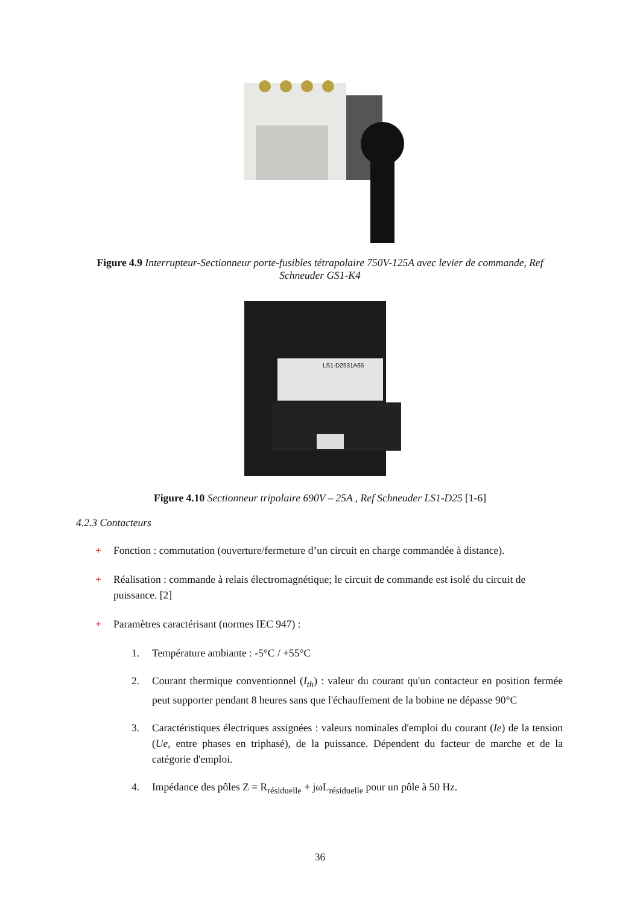Figure 4.9 Interrupteur-Sectionneur porte-fusibles tétrapolaire 750V-125A avec levier de commande, Ref
Schneuder GS1-K4
LS1-D2531A65
Figure 4.10 Sectionneur tripolaire 690V – 25A , Ref Schneuder LS1-D25 [1-6]
4.2.3 Contacteurs
+ Fonction : commutation (ouverture/fermeture d’un circuit en charge commandée à distance).
+ Réalisation : commande à relais électromagnétique; le circuit de commande est isolé du circuit de puissance. [2]
+ Paramètres caractérisant (normes IEC 947) :
1. Température ambiante : -5°C / +55°C
2. Courant thermique conventionnel (I<sub>th</sub>) : valeur du courant qu'un contacteur en position fermée peut supporter pendant 8 heures sans que l'échauffement de la bobine ne dépasse 90°C
3. Caractéristiques électriques assignées : valeurs nominales d'emploi du courant (Ie) de la tension (Ue, entre phases en triphasé), de la puissance. Dépendent du facteur de marche et de la catégorie d'emploi.
4. Impédance des pôles Z = R<sub>résiduelle</sub> + jωL<sub>résiduelle</sub> pour un pôle à 50 Hz.
36